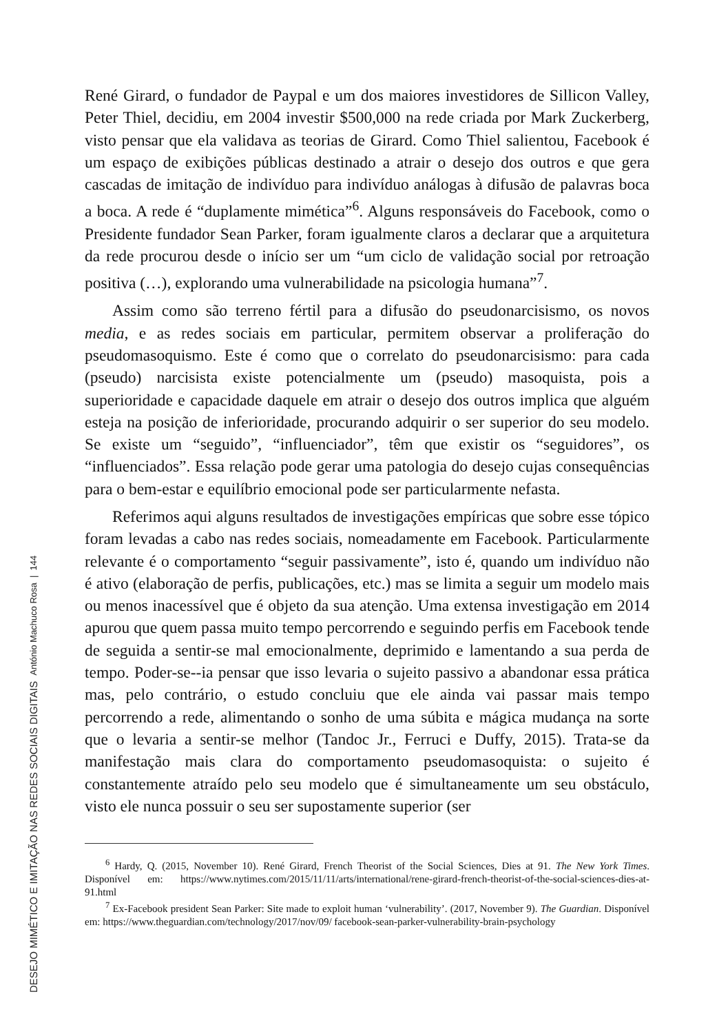DESEJO MIMÉTICO E IMITAÇÃO NAS REDES SOCIAIS DIGITAIS António Machuco Rosa | 144
René Girard, o fundador de Paypal e um dos maiores investidores de Sillicon Valley, Peter Thiel, decidiu, em 2004 investir $500,000 na rede criada por Mark Zuckerberg, visto pensar que ela validava as teorias de Girard. Como Thiel salientou, Facebook é um espaço de exibições públicas destinado a atrair o desejo dos outros e que gera cascadas de imitação de indivíduo para indivíduo análogas à difusão de palavras boca a boca. A rede é “duplamente mimética”<sup>6</sup>. Alguns responsáveis do Facebook, como o Presidente fundador Sean Parker, foram igualmente claros a declarar que a arquitetura da rede procurou desde o início ser um “um ciclo de validação social por retroação positiva (…), explorando uma vulnerabilidade na psicologia humana”<sup>7</sup>.
Assim como são terreno fértil para a difusão do pseudonarcisismo, os novos media, e as redes sociais em particular, permitem observar a proliferação do pseudomasoquismo. Este é como que o correlato do pseudonarcisismo: para cada (pseudo) narcisista existe potencialmente um (pseudo) masoquista, pois a superioridade e capacidade daquele em atrair o desejo dos outros implica que alguém esteja na posição de inferioridade, procurando adquirir o ser superior do seu modelo. Se existe um “seguido”, “influenciador”, têm que existir os “seguidores”, os “influenciados”. Essa relação pode gerar uma patologia do desejo cujas consequências para o bem-estar e equilíbrio emocional pode ser particularmente nefasta.
Referimos aqui alguns resultados de investigações empíricas que sobre esse tópico foram levadas a cabo nas redes sociais, nomeadamente em Facebook. Particularmente relevante é o comportamento “seguir passivamente”, isto é, quando um indivíduo não é ativo (elaboração de perfis, publicações, etc.) mas se limita a seguir um modelo mais ou menos inacessível que é objeto da sua atenção. Uma extensa investigação em 2014 apurou que quem passa muito tempo percorrendo e seguindo perfis em Facebook tende de seguida a sentir-se mal emocionalmente, deprimido e lamentando a sua perda de tempo. Poder-se--ia pensar que isso levaria o sujeito passivo a abandonar essa prática mas, pelo contrário, o estudo concluiu que ele ainda vai passar mais tempo percorrendo a rede, alimentando o sonho de uma súbita e mágica mudança na sorte que o levaria a sentir-se melhor (Tandoc Jr., Ferruci e Duffy, 2015). Trata-se da manifestação mais clara do comportamento pseudomasoquista: o sujeito é constantemente atraído pelo seu modelo que é simultaneamente um seu obstáculo, visto ele nunca possuir o seu ser supostamente superior (ser
<sup>6</sup> Hardy, Q. (2015, November 10). René Girard, French Theorist of the Social Sciences, Dies at 91. The New York Times. Disponível em: https://www.nytimes.com/2015/11/11/arts/international/rene-girard-french-theorist-of-the-social-sciences-dies-at-91.html
<sup>7</sup> Ex-Facebook president Sean Parker: Site made to exploit human ‘vulnerability’. (2017, November 9). The Guardian. Disponível em: https://www.theguardian.com/technology/2017/nov/09/ facebook-sean-parker-vulnerability-brain-psychology